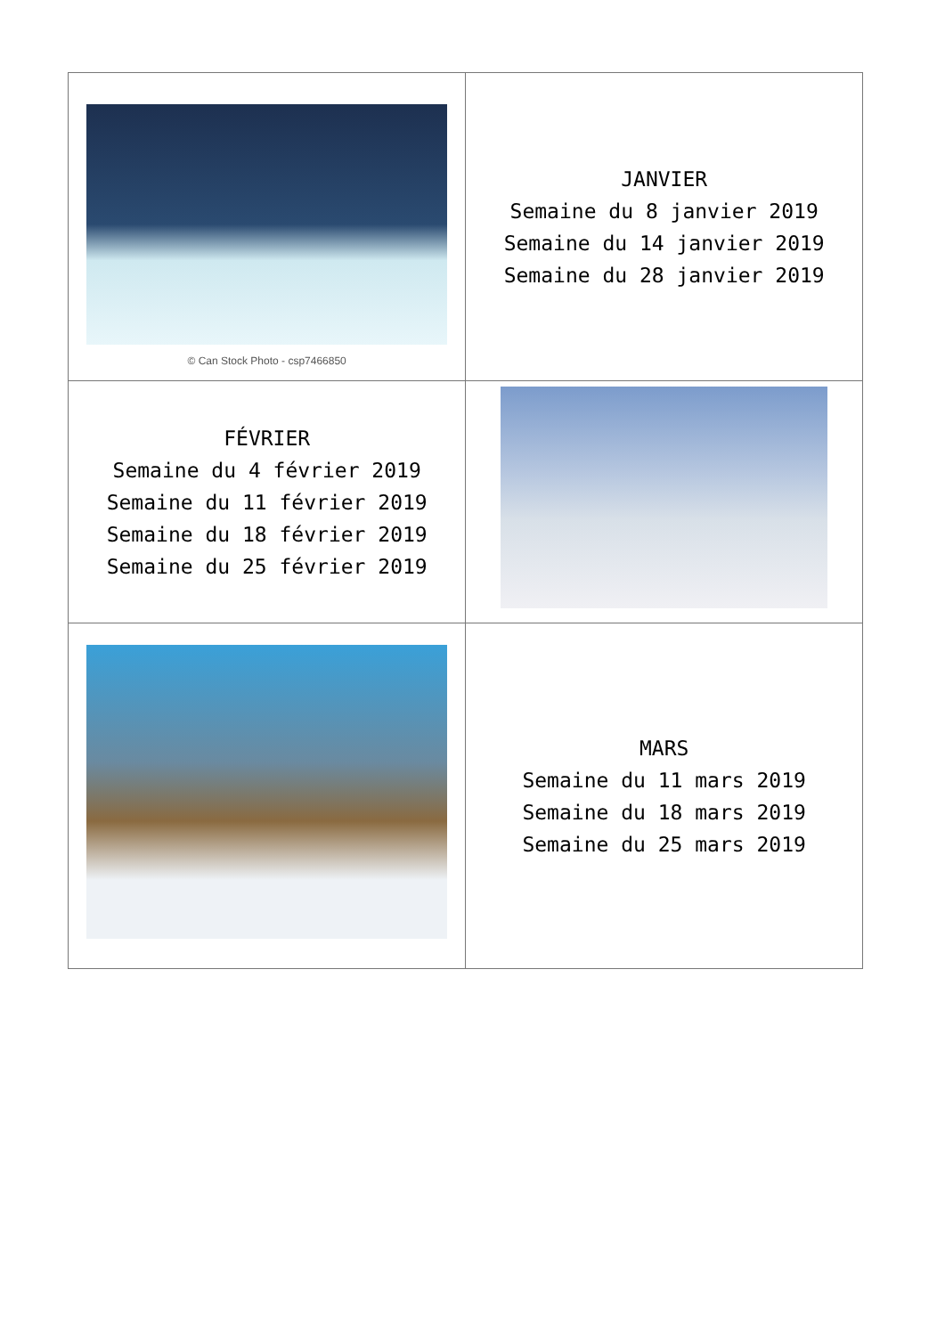| © Can Stock Photo - csp7466850 | JANVIER Semaine du 8 janvier 2019 Semaine du 14 janvier 2019 Semaine du 28 janvier 2019 |
| FÉVRIER Semaine du 4 février 2019 Semaine du 11 février 2019 Semaine du 18 février 2019 Semaine du 25 février 2019 | |
| | MARS Semaine du 11 mars 2019 Semaine du 18 mars 2019 Semaine du 25 mars 2019 |